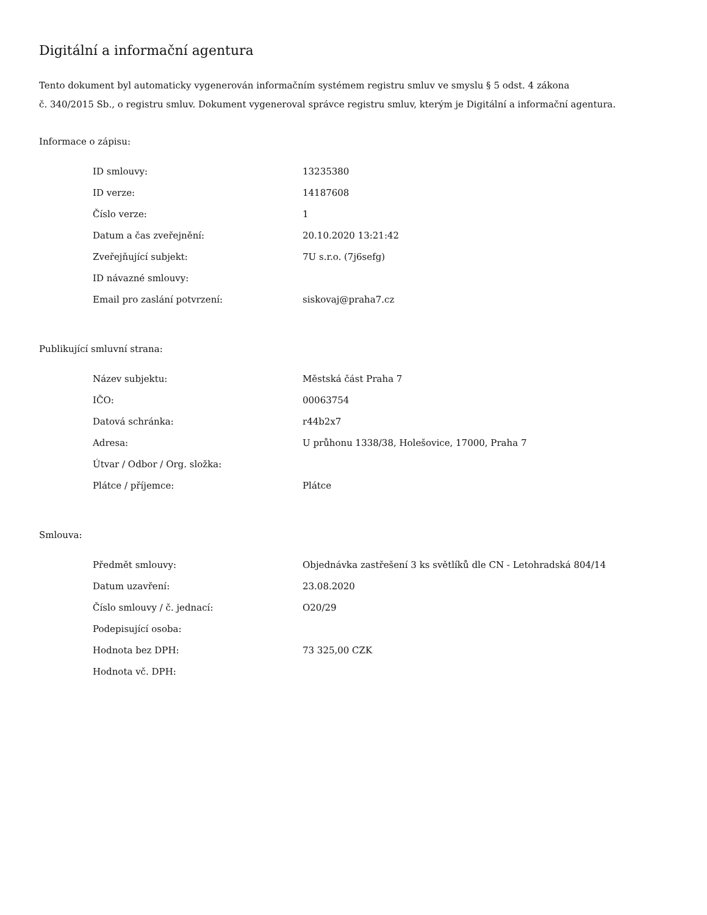Digitální a informační agentura
Tento dokument byl automaticky vygenerován informačním systémem registru smluv ve smyslu § 5 odst. 4 zákona
č. 340/2015 Sb., o registru smluv. Dokument vygeneroval správce registru smluv, kterým je Digitální a informační agentura.
Informace o zápisu:
| ID smlouvy: | 13235380 |
| ID verze: | 14187608 |
| Číslo verze: | 1 |
| Datum a čas zveřejnění: | 20.10.2020 13:21:42 |
| Zveřejňující subjekt: | 7U s.r.o. (7j6sefg) |
| ID návazné smlouvy: | |
| Email pro zaslání potvrzení: | siskovaj@praha7.cz |
Publikující smluvní strana:
| Název subjektu: | Městská část Praha 7 |
| IČO: | 00063754 |
| Datová schránka: | r44b2x7 |
| Adresa: | U průhonu 1338/38, Holešovice, 17000, Praha 7 |
| Útvar / Odbor / Org. složka: | |
| Plátce / příjemce: | Plátce |
Smlouva:
| Předmět smlouvy: | Objednávka zastřešení 3 ks světlíků dle CN - Letohradská 804/14 |
| Datum uzavření: | 23.08.2020 |
| Číslo smlouvy / č. jednací: | O20/29 |
| Podepisující osoba: | |
| Hodnota bez DPH: | 73 325,00 CZK |
| Hodnota vč. DPH: | |